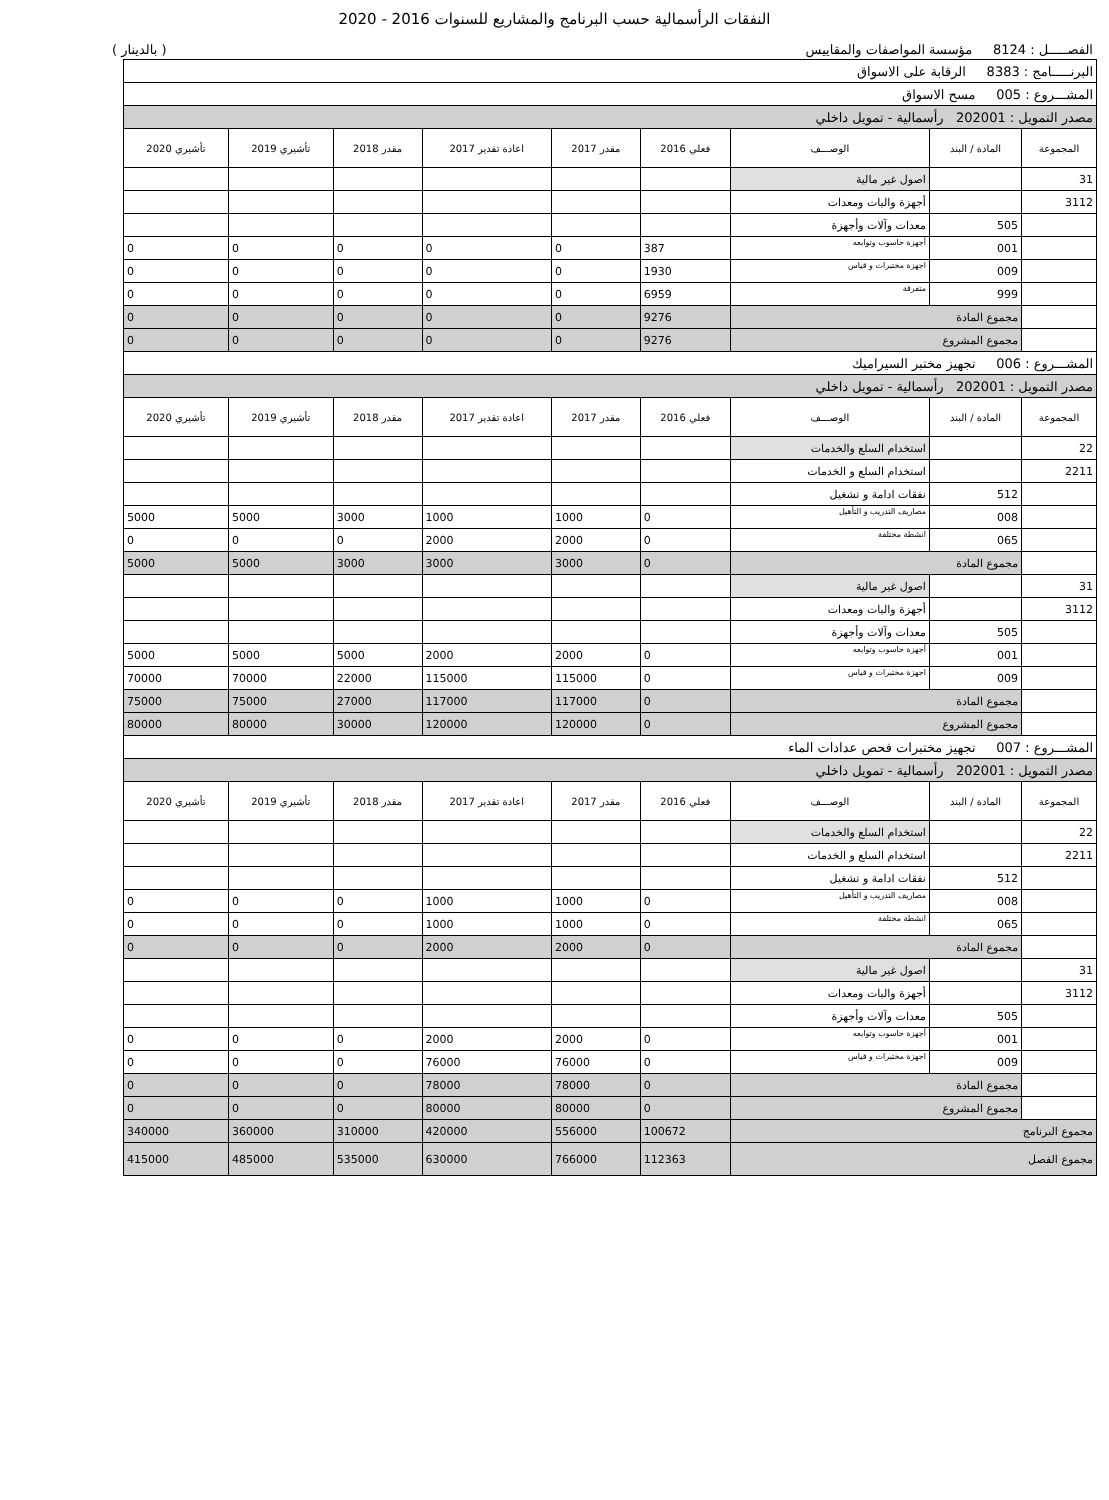النفقات الرأسمالية حسب البرنامج والمشاريع للسنوات 2016 - 2020
الفصـــــل : 8124 مؤسسة المواصفات والمقاييس ( بالدينار )
| البرنـــــامج : 8383 الرقابة على الاسواق | | | | | | | | |
| المشـــروع : 005 مسح الاسواق | | | | | | | | |
| مصدر التمويل : 202001 رأسمالية - تمويل داخلي | | | | | | | | |
| المجموعة | المادة / البند | الوصـــف | فعلي 2016 | مقدر 2017 | اعادة تقدير 2017 | مقدر 2018 | تأشيري 2019 | تأشيري 2020 |
| 31 | | اصول غير مالية | | | | | | |
| 3112 | | أجهزة واليات ومعدات | | | | | | |
| | 505 | معدات وآلات وأجهزة | | | | | | |
| | 001 | أجهزة حاسوب وتوابعه | 387 | 0 | 0 | 0 | 0 | 0 |
| | 009 | اجهزة مختبرات و قياس | 1930 | 0 | 0 | 0 | 0 | 0 |
| | 999 | متفرقة | 6959 | 0 | 0 | 0 | 0 | 0 |
| | مجموع المادة | | 9276 | 0 | 0 | 0 | 0 | 0 |
| | مجموع المشروع | | 9276 | 0 | 0 | 0 | 0 | 0 |
| المشـــروع : 006 تجهيز مختبر السيراميك | | | | | | | | |
| مصدر التمويل : 202001 رأسمالية - تمويل داخلي | | | | | | | | |
| المجموعة | المادة / البند | الوصـــف | فعلي 2016 | مقدر 2017 | اعادة تقدير 2017 | مقدر 2018 | تأشيري 2019 | تأشيري 2020 |
| 22 | | استخدام السلع والخدمات | | | | | | |
| 2211 | | استخدام السلع و الخدمات | | | | | | |
| | 512 | نفقات ادامة و تشغيل | | | | | | |
| | 008 | مصاريف التدريب و التأهيل | 0 | 1000 | 1000 | 3000 | 5000 | 5000 |
| | 065 | انشطة مختلفة | 0 | 2000 | 2000 | 0 | 0 | 0 |
| | مجموع المادة | | 0 | 3000 | 3000 | 3000 | 5000 | 5000 |
| 31 | | اصول غير مالية | | | | | | |
| 3112 | | أجهزة واليات ومعدات | | | | | | |
| | 505 | معدات وآلات وأجهزة | | | | | | |
| | 001 | أجهزة حاسوب وتوابعه | 0 | 2000 | 2000 | 5000 | 5000 | 5000 |
| | 009 | اجهزة مختبرات و قياس | 0 | 115000 | 115000 | 22000 | 70000 | 70000 |
| | مجموع المادة | | 0 | 117000 | 117000 | 27000 | 75000 | 75000 |
| | مجموع المشروع | | 0 | 120000 | 120000 | 30000 | 80000 | 80000 |
| المشـــروع : 007 تجهيز مختبرات فحص عدادات الماء | | | | | | | | |
| مصدر التمويل : 202001 رأسمالية - تمويل داخلي | | | | | | | | |
| المجموعة | المادة / البند | الوصـــف | فعلي 2016 | مقدر 2017 | اعادة تقدير 2017 | مقدر 2018 | تأشيري 2019 | تأشيري 2020 |
| 22 | | استخدام السلع والخدمات | | | | | | |
| 2211 | | استخدام السلع و الخدمات | | | | | | |
| | 512 | نفقات ادامة و تشغيل | | | | | | |
| | 008 | مصاريف التدريب و التأهيل | 0 | 1000 | 1000 | 0 | 0 | 0 |
| | 065 | انشطة مختلفة | 0 | 1000 | 1000 | 0 | 0 | 0 |
| | مجموع المادة | | 0 | 2000 | 2000 | 0 | 0 | 0 |
| 31 | | اصول غير مالية | | | | | | |
| 3112 | | أجهزة واليات ومعدات | | | | | | |
| | 505 | معدات وآلات وأجهزة | | | | | | |
| | 001 | أجهزة حاسوب وتوابعه | 0 | 2000 | 2000 | 0 | 0 | 0 |
| | 009 | اجهزة مختبرات و قياس | 0 | 76000 | 76000 | 0 | 0 | 0 |
| | مجموع المادة | | 0 | 78000 | 78000 | 0 | 0 | 0 |
| | مجموع المشروع | | 0 | 80000 | 80000 | 0 | 0 | 0 |
| مجموع البرنامج | | | 100672 | 556000 | 420000 | 310000 | 360000 | 340000 |
| مجموع الفصل | | | 112363 | 766000 | 630000 | 535000 | 485000 | 415000 |